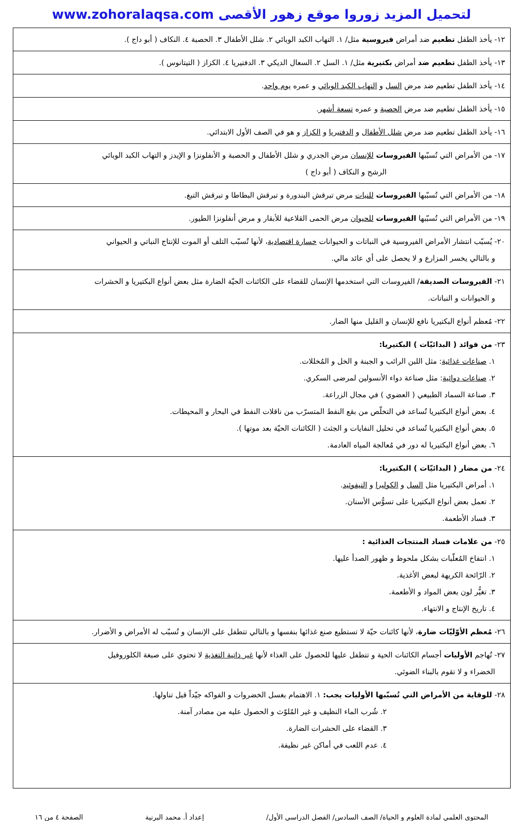لتحميل المزيد زوروا موقع زهور الأقصى www.zohoralaqsa.com
| ١٢- يأخذ الطفل تطعيم ضد أمراض فيروسية مثل/ ١. التهاب الكبد الوبائي ٢. شلل الأطفال ٣. الحصبة ٤. النكاف ( أبو داج ). |
| ١٣- يأخذ الطفل تطعيم ضد أمراض بكتيرية مثل/ ١. السل ٢. السعال الديكي ٣. الدفتيريا ٤. الكزاز ( التيتانوس ). |
| ١٤- يأخذ الطفل تطعيم ضد مرض السل و التهاب الكبد الوبائي و عمره يوم واحد . |
| ١٥- يأخذ الطفل تطعيم ضد مرض الحصبة و عمره تسعة أشهر . |
| ١٦- يأخذ الطفل تطعيم ضد مرض شلل الأطفال و الدفتيريا و الكزاز و هو في الصف الأول الابتدائي. |
| ١٧- من الأمراض التي تُسبّبها الفيروسات للإنسان مرض الجدري و شلل الأطفال و الحصبة و الأنفلونزا و الإيدز و التهاب الكبد الوبائي الرشح و النكاف ( أبو داج ) |
| ١٨- من الأمراض التي تُسبّبها الفيروسات للنبات مرض تبرقش البندورة و تبرقش البطاطا و تبرقش التبغ. |
| ١٩- من الأمراض التي تُسبّبها الفيروسات للحيوان مرض الحمى القلاعية للأبقار و مرض أنفلونزا الطيور. |
| ٢٠- يُسبّب انتشار الأمراض الفيروسية في النباتات و الحيوانات خسارة اقتصادية ، لأنها تُسبّب التلف أو الموت للإنتاج النباتي و الحيواني و بالتالي يخسر المزارع و لا يحصل على أي عائد مالي. |
| ٢١- الفيروسات الصديقة / الفيروسات التي استخدمها الإنسان للقضاء على الكائنات الحيّة الضارة مثل بعض أنواع البكتيريا و الحشرات و الحيوانات و النباتات. |
| ٢٢- مُعظم أنواع البكتيريا نافع للإنسان و القليل منها الضار. |
| ٢٣- من فوائد ( البدائيّات ) البكتيريا: ١. صناعات غذائية : مثل اللبن الرائب و الجبنة و الخل و المُخللات. ٢. صناعات دوائية : مثل صناعة دواء الأنسولين لمرضى السكري. ٣. صناعة السماد الطبيعي ( العضوي ) في مجال الزراعة. ٤. بعض أنواع البكتيريا تُساعد في التخلّص من بقع النفط المتسرّب من ناقلات النفط في البحار و المحيطات. ٥. بعض أنواع البكتيريا تُساعد في تحليل النفايات و الجثث ( الكائنات الحيّة بعد موتها ). ٦. بعض أنواع البكتيريا له دور في مُعالجة المياه العادمة. |
| ٢٤- من مضار ( البدائيّات ) البكتيريا: ١. أمراض البكتيريا مثل السل و الكوليرا و التيفوئيد . ٢. تعمل بعض أنواع البكتيريا على تسوُّس الأسنان. ٣. فساد الأطعمة. |
| ٢٥- من علامات فساد المنتجات الغذائية : ١. انتفاخ المُعلّبات بشكل ملحوظ و ظهور الصدأ عليها. ٢. الرّائحة الكريهة لبعض الأغذية. ٣. تغيُّر لون بعض المواد و الأطعمة. ٤. تاريخ الإنتاج و الانتهاء. |
| ٢٦- مُعظم الأوّليّات ضارة ، لأنها كائنات حيّة لا تستطيع صنع غذائها بنفسها و بالتالي تتطفل على الإنسان و تُسبّب له الأمراض و الأضرار. |
| ٢٧- تُهاجم الأوليات أجسام الكائنات الحية و تتطفل عليها للحصول على الغذاء لأنها غير ذاتية التغذية لا تحتوي على صبغة الكلوروفيل الخضراء و لا تقوم بالبناء الضوئي. |
| ٢٨- للوقاية من الأمراض التي تُسبّبها الأوليات يجب: ١. الاهتمام بغسل الخضروات و الفواكه جيّداً قبل تناولها. ٢. شُرب الماء النظيف و غير المُلوّث و الحصول عليه من مصادر آمنة. ٣. القضاء على الحشرات الضارة. ٤. عدم اللعب في أماكن غير نظيفة. |
المحتوى العلمي لمادة العلوم و الحياة/ الصف السادس/ الفصل الدراسي الأول/ إعداد أ. محمد البرنية الصفحة ٤ من ١٦